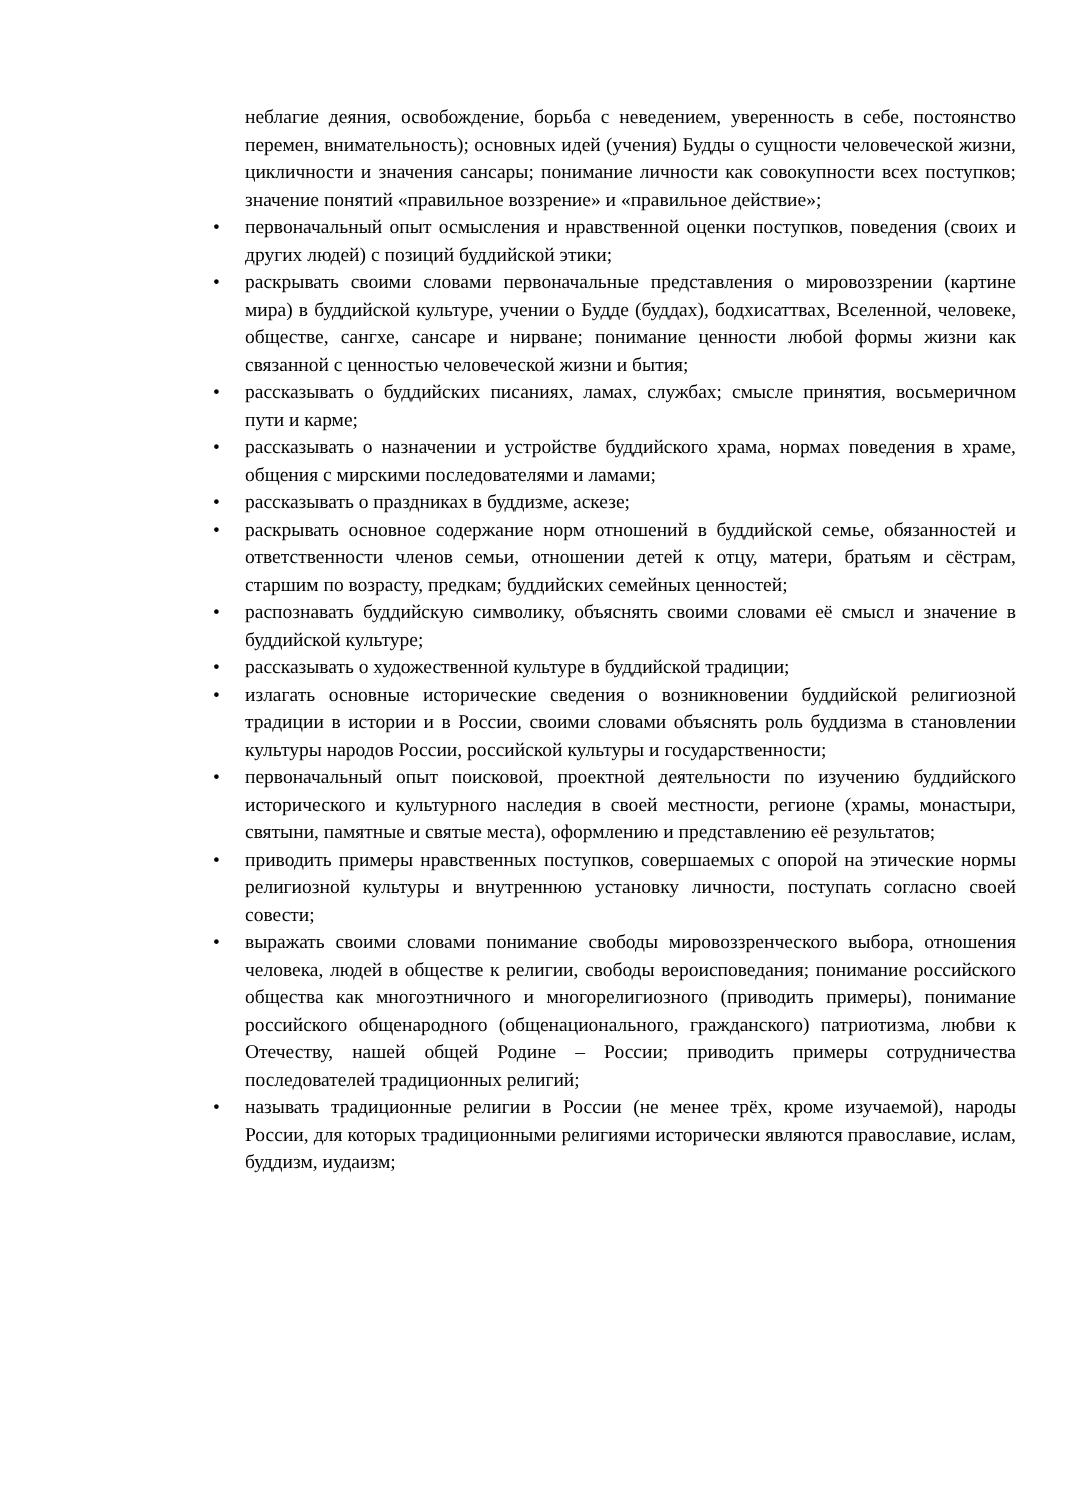неблагие деяния, освобождение, борьба с неведением, уверенность в себе, постоянство перемен, внимательность); основных идей (учения) Будды о сущности человеческой жизни, цикличности и значения сансары; понимание личности как совокупности всех поступков; значение понятий «правильное воззрение» и «правильное действие»;
• первоначальный опыт осмысления и нравственной оценки поступков, поведения (своих и других людей) с позиций буддийской этики;
• раскрывать своими словами первоначальные представления о мировоззрении (картине мира) в буддийской культуре, учении о Будде (буддах), бодхисаттвах, Вселенной, человеке, обществе, сангхе, сансаре и нирване; понимание ценности любой формы жизни как связанной с ценностью человеческой жизни и бытия;
• рассказывать о буддийских писаниях, ламах, службах; смысле принятия, восьмеричном пути и карме;
• рассказывать о назначении и устройстве буддийского храма, нормах поведения в храме, общения с мирскими последователями и ламами;
• рассказывать о праздниках в буддизме, аскезе;
• раскрывать основное содержание норм отношений в буддийской семье, обязанностей и ответственности членов семьи, отношении детей к отцу, матери, братьям и сёстрам, старшим по возрасту, предкам; буддийских семейных ценностей;
• распознавать буддийскую символику, объяснять своими словами её смысл и значение в буддийской культуре;
• рассказывать о художественной культуре в буддийской традиции;
• излагать основные исторические сведения о возникновении буддийской религиозной традиции в истории и в России, своими словами объяснять роль буддизма в становлении культуры народов России, российской культуры и государственности;
• первоначальный опыт поисковой, проектной деятельности по изучению буддийского исторического и культурного наследия в своей местности, регионе (храмы, монастыри, святыни, памятные и святые места), оформлению и представлению её результатов;
• приводить примеры нравственных поступков, совершаемых с опорой на этические нормы религиозной культуры и внутреннюю установку личности, поступать согласно своей совести;
• выражать своими словами понимание свободы мировоззренческого выбора, отношения человека, людей в обществе к религии, свободы вероисповедания; понимание российского общества как многоэтничного и многорелигиозного (приводить примеры), понимание российского общенародного (общенационального, гражданского) патриотизма, любви к Отечеству, нашей общей Родине – России; приводить примеры сотрудничества последователей традиционных религий;
• называть традиционные религии в России (не менее трёх, кроме изучаемой), народы России, для которых традиционными религиями исторически являются православие, ислам, буддизм, иудаизм;